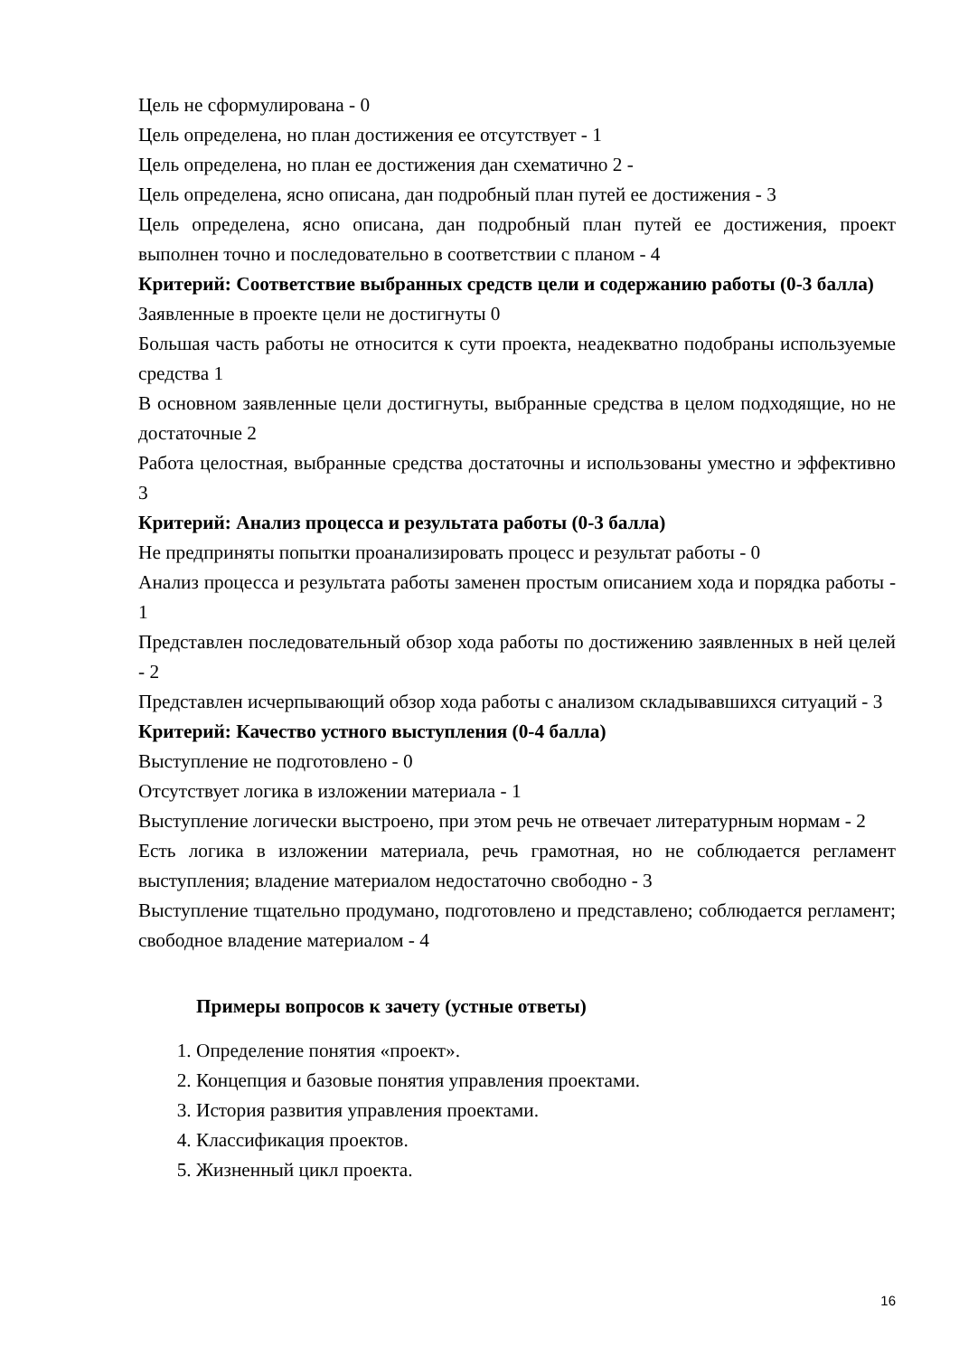Цель не сформулирована - 0
Цель определена, но план достижения ее отсутствует - 1
Цель определена, но план ее достижения дан схематично 2 -
Цель определена, ясно описана, дан подробный план путей ее достижения - 3
Цель определена, ясно описана, дан подробный план путей ее достижения, проект выполнен точно и последовательно в соответствии с планом - 4
Критерий: Соответствие выбранных средств цели и содержанию работы (0-3 балла)
Заявленные в проекте цели не достигнуты 0
Большая часть работы не относится к сути проекта, неадекватно подобраны используемые средства 1
В основном заявленные цели достигнуты, выбранные средства в целом подходящие, но не достаточные 2
Работа целостная, выбранные средства достаточны и использованы уместно и эффективно 3
Критерий: Анализ процесса и результата работы (0-3 балла)
Не предприняты попытки проанализировать процесс и результат работы - 0
Анализ процесса и результата работы заменен простым описанием хода и порядка работы - 1
Представлен последовательный обзор хода работы по достижению заявленных в ней целей - 2
Представлен исчерпывающий обзор хода работы с анализом складывавшихся ситуаций - 3
Критерий: Качество устного выступления (0-4 балла)
Выступление не подготовлено - 0
Отсутствует логика в изложении материала - 1
Выступление логически выстроено, при этом речь не отвечает литературным нормам - 2
Есть логика в изложении материала, речь грамотная, но не соблюдается регламент выступления; владение материалом недостаточно свободно - 3
Выступление тщательно продумано, подготовлено и представлено; соблюдается регламент; свободное владение материалом - 4
Примеры вопросов к зачету (устные ответы)
1. Определение понятия «проект».
2. Концепция и базовые понятия управления проектами.
3. История развития управления проектами.
4. Классификация проектов.
5. Жизненный цикл проекта.
16